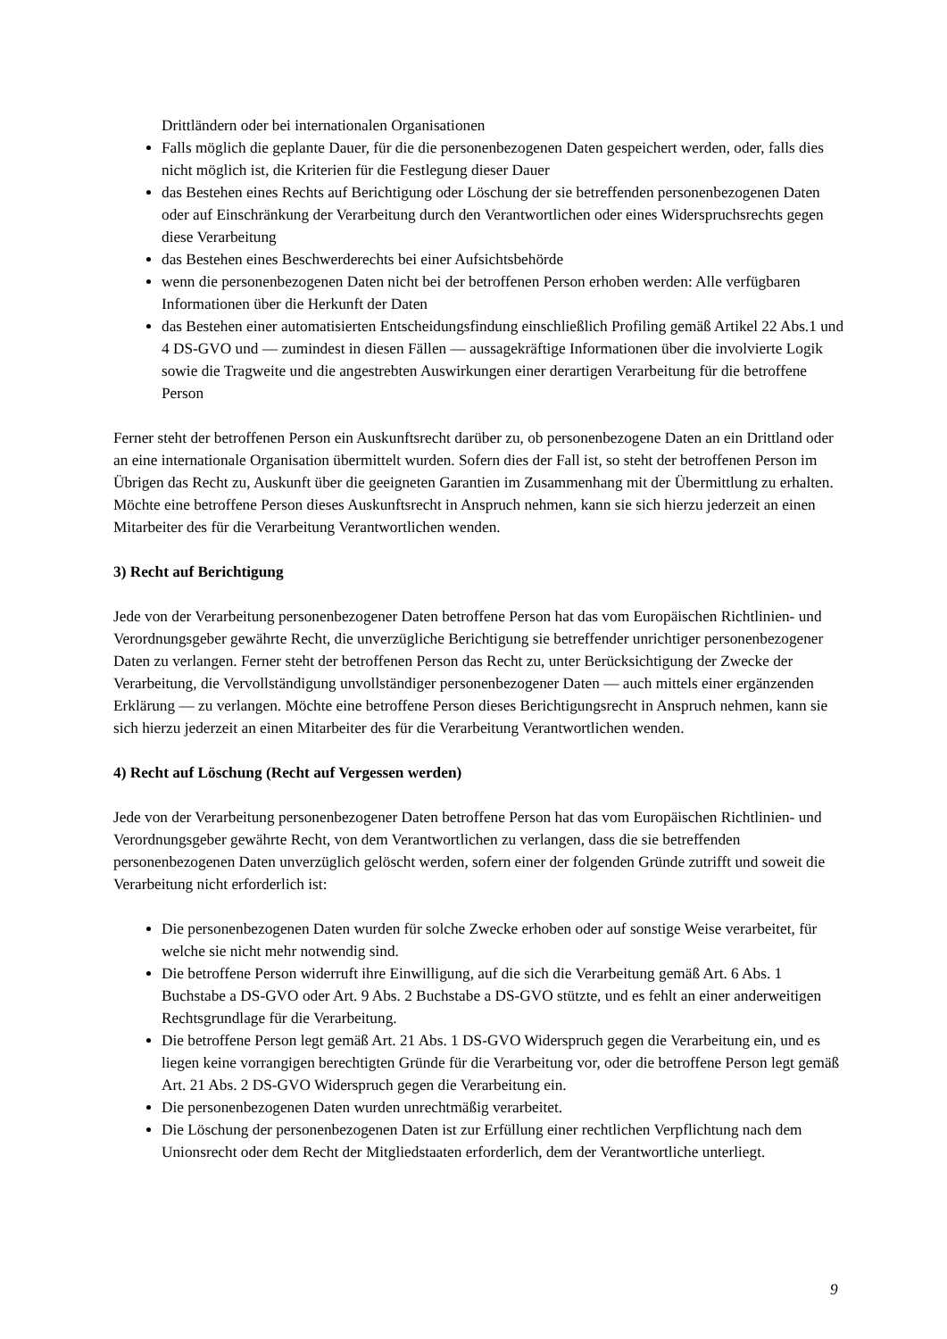Drittländern oder bei internationalen Organisationen
Falls möglich die geplante Dauer, für die die personenbezogenen Daten gespeichert werden, oder, falls dies nicht möglich ist, die Kriterien für die Festlegung dieser Dauer
das Bestehen eines Rechts auf Berichtigung oder Löschung der sie betreffenden personenbezogenen Daten oder auf Einschränkung der Verarbeitung durch den Verantwortlichen oder eines Widerspruchsrechts gegen diese Verarbeitung
das Bestehen eines Beschwerderechts bei einer Aufsichtsbehörde
wenn die personenbezogenen Daten nicht bei der betroffenen Person erhoben werden: Alle verfügbaren Informationen über die Herkunft der Daten
das Bestehen einer automatisierten Entscheidungsfindung einschließlich Profiling gemäß Artikel 22 Abs.1 und 4 DS-GVO und — zumindest in diesen Fällen — aussagekräftige Informationen über die involvierte Logik sowie die Tragweite und die angestrebten Auswirkungen einer derartigen Verarbeitung für die betroffene Person
Ferner steht der betroffenen Person ein Auskunftsrecht darüber zu, ob personenbezogene Daten an ein Drittland oder an eine internationale Organisation übermittelt wurden. Sofern dies der Fall ist, so steht der betroffenen Person im Übrigen das Recht zu, Auskunft über die geeigneten Garantien im Zusammenhang mit der Übermittlung zu erhalten. Möchte eine betroffene Person dieses Auskunftsrecht in Anspruch nehmen, kann sie sich hierzu jederzeit an einen Mitarbeiter des für die Verarbeitung Verantwortlichen wenden.
3) Recht auf Berichtigung
Jede von der Verarbeitung personenbezogener Daten betroffene Person hat das vom Europäischen Richtlinien- und Verordnungsgeber gewährte Recht, die unverzügliche Berichtigung sie betreffender unrichtiger personenbezogener Daten zu verlangen. Ferner steht der betroffenen Person das Recht zu, unter Berücksichtigung der Zwecke der Verarbeitung, die Vervollständigung unvollständiger personenbezogener Daten — auch mittels einer ergänzenden Erklärung — zu verlangen. Möchte eine betroffene Person dieses Berichtigungsrecht in Anspruch nehmen, kann sie sich hierzu jederzeit an einen Mitarbeiter des für die Verarbeitung Verantwortlichen wenden.
4) Recht auf Löschung (Recht auf Vergessen werden)
Jede von der Verarbeitung personenbezogener Daten betroffene Person hat das vom Europäischen Richtlinien- und Verordnungsgeber gewährte Recht, von dem Verantwortlichen zu verlangen, dass die sie betreffenden personenbezogenen Daten unverzüglich gelöscht werden, sofern einer der folgenden Gründe zutrifft und soweit die Verarbeitung nicht erforderlich ist:
Die personenbezogenen Daten wurden für solche Zwecke erhoben oder auf sonstige Weise verarbeitet, für welche sie nicht mehr notwendig sind.
Die betroffene Person widerruft ihre Einwilligung, auf die sich die Verarbeitung gemäß Art. 6 Abs. 1 Buchstabe a DS-GVO oder Art. 9 Abs. 2 Buchstabe a DS-GVO stützte, und es fehlt an einer anderweitigen Rechtsgrundlage für die Verarbeitung.
Die betroffene Person legt gemäß Art. 21 Abs. 1 DS-GVO Widerspruch gegen die Verarbeitung ein, und es liegen keine vorrangigen berechtigten Gründe für die Verarbeitung vor, oder die betroffene Person legt gemäß Art. 21 Abs. 2 DS-GVO Widerspruch gegen die Verarbeitung ein.
Die personenbezogenen Daten wurden unrechtmäßig verarbeitet.
Die Löschung der personenbezogenen Daten ist zur Erfüllung einer rechtlichen Verpflichtung nach dem Unionsrecht oder dem Recht der Mitgliedstaaten erforderlich, dem der Verantwortliche unterliegt.
9